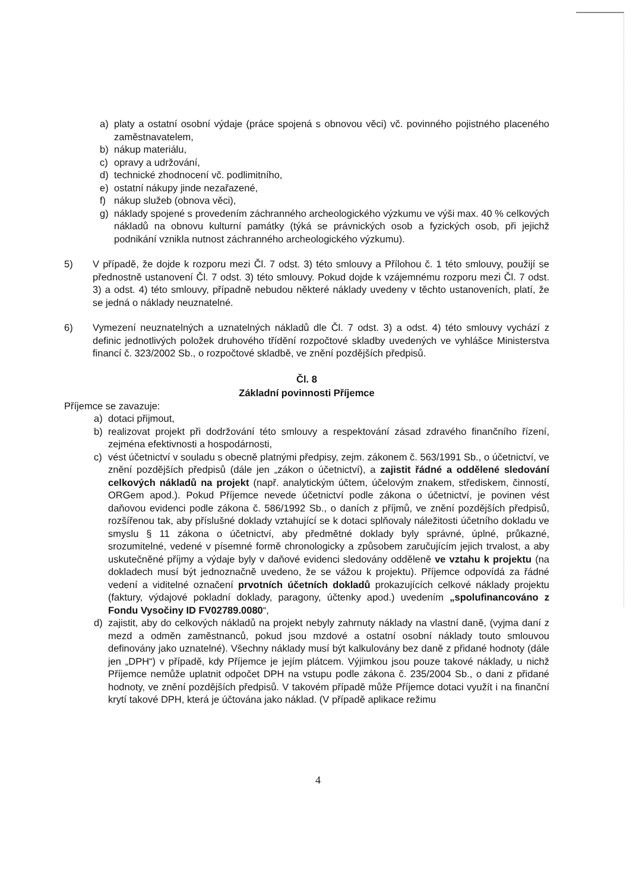a) platy a ostatní osobní výdaje (práce spojená s obnovou věci) vč. povinného pojistného placeného zaměstnavatelem,
b) nákup materiálu,
c) opravy a udržování,
d) technické zhodnocení vč. podlimitního,
e) ostatní nákupy jinde nezařazené,
f) nákup služeb (obnova věci),
g) náklady spojené s provedením záchranného archeologického výzkumu ve výši max. 40 % celkových nákladů na obnovu kulturní památky (týká se právnických osob a fyzických osob, při jejichž podnikání vznikla nutnost záchranného archeologického výzkumu).
5) V případě, že dojde k rozporu mezi Čl. 7 odst. 3) této smlouvy a Přílohou č. 1 této smlouvy, použijí se přednostně ustanovení Čl. 7 odst. 3) této smlouvy. Pokud dojde k vzájemnému rozporu mezi Čl. 7 odst. 3) a odst. 4) této smlouvy, případně nebudou některé náklady uvedeny v těchto ustanoveních, platí, že se jedná o náklady neuznatelné.
6) Vymezení neuznatelných a uznatelných nákladů dle Čl. 7 odst. 3) a odst. 4) této smlouvy vychází z definic jednotlivých položek druhového třídění rozpočtové skladby uvedených ve vyhlášce Ministerstva financí č. 323/2002 Sb., o rozpočtové skladbě, ve znění pozdějších předpisů.
Čl. 8
Základní povinnosti Příjemce
Příjemce se zavazuje:
a) dotaci přijmout,
b) realizovat projekt při dodržování této smlouvy a respektování zásad zdravého finančního řízení, zejména efektivnosti a hospodárnosti,
c) vést účetnictví v souladu s obecně platnými předpisy, zejm. zákonem č. 563/1991 Sb., o účetnictví, ve znění pozdějších předpisů (dále jen „zákon o účetnictví), a zajistit řádné a oddělené sledování celkových nákladů na projekt (např. analytickým účtem, účelovým znakem, střediskem, činností, ORGem apod.). Pokud Příjemce nevede účetnictví podle zákona o účetnictví, je povinen vést daňovou evidenci podle zákona č. 586/1992 Sb., o daních z příjmů, ve znění pozdějších předpisů, rozšířenou tak, aby příslušné doklady vztahující se k dotaci splňovaly náležitosti účetního dokladu ve smyslu § 11 zákona o účetnictví, aby předmětné doklady byly správné, úplné, průkazné, srozumitelné, vedené v písemné formě chronologicky a způsobem zaručujícím jejich trvalost, a aby uskutečněné příjmy a výdaje byly v daňové evidenci sledovány odděleně ve vztahu k projektu (na dokladech musí být jednoznačně uvedeno, že se vážou k projektu). Příjemce odpovídá za řádné vedení a viditelné označení prvotních účetních dokladů prokazujících celkové náklady projektu (faktury, výdajové pokladní doklady, paragony, účtenky apod.) uvedením „spolufinancováno z Fondu Vysočiny ID FV02789.0080“,
d) zajistit, aby do celkových nákladů na projekt nebyly zahrnuty náklady na vlastní daně, (vyjma daní z mezd a odměn zaměstnanců, pokud jsou mzdové a ostatní osobní náklady touto smlouvou definovány jako uznatelné). Všechny náklady musí být kalkulovány bez daně z přidané hodnoty (dále jen „DPH“) v případě, kdy Příjemce je jejím plátcem. Výjimkou jsou pouze takové náklady, u nichž Příjemce nemůže uplatnit odpočet DPH na vstupu podle zákona č. 235/2004 Sb., o dani z přidané hodnoty, ve znění pozdějších předpisů. V takovém případě může Příjemce dotaci využít i na finanční krytí takové DPH, která je účtována jako náklad. (V případě aplikace režimu
4